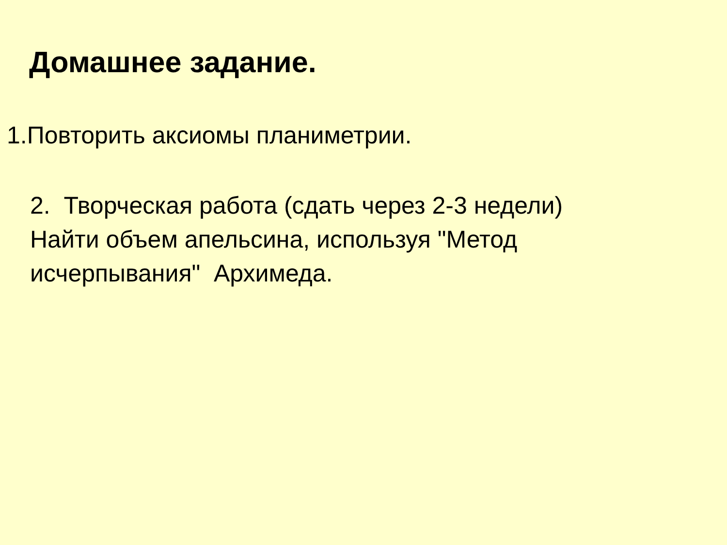Домашнее задание.
1.Повторить аксиомы планиметрии.
2. Творческая работа (сдать через 2-3 недели)
Найти объем апельсина, используя "Метод
исчерпывания" Архимеда.